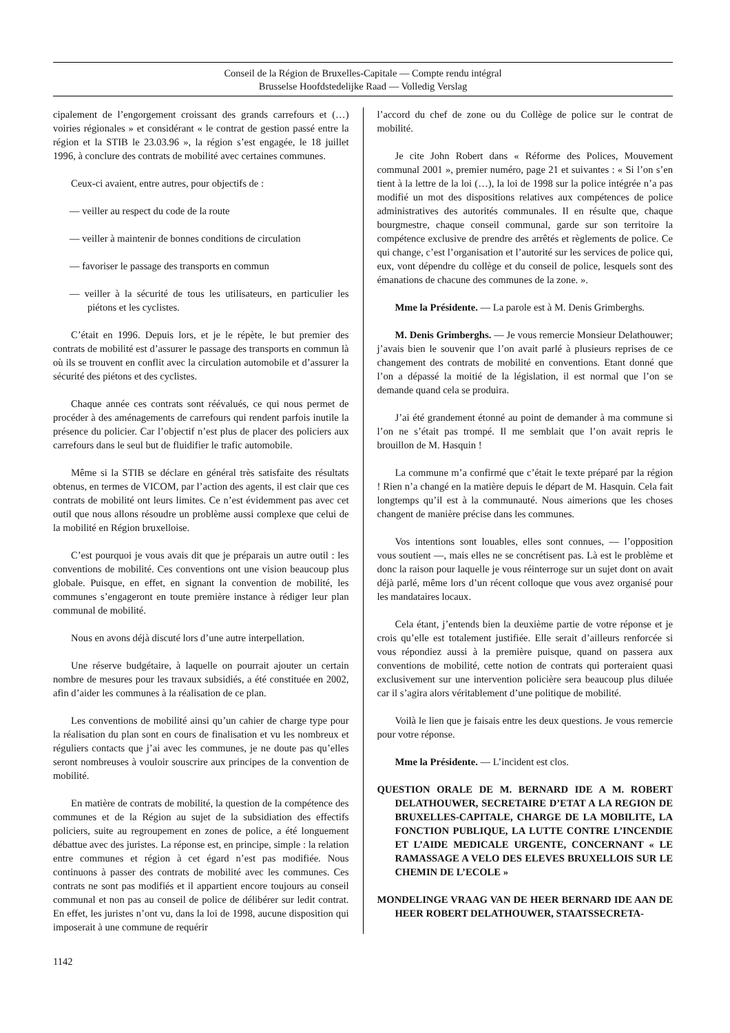Conseil de la Région de Bruxelles-Capitale — Compte rendu intégral
Brusselse Hoofdstedelijke Raad — Volledig Verslag
cipalement de l’engorgement croissant des grands carrefours et (…) voiries régionales » et considérant « le contrat de gestion passé entre la région et la STIB le 23.03.96 », la région s’est engagée, le 18 juillet 1996, à conclure des contrats de mobilité avec certaines communes.
Ceux-ci avaient, entre autres, pour objectifs de :
— veiller au respect du code de la route
— veiller à maintenir de bonnes conditions de circulation
— favoriser le passage des transports en commun
— veiller à la sécurité de tous les utilisateurs, en particulier les piétons et les cyclistes.
C’était en 1996. Depuis lors, et je le répète, le but premier des contrats de mobilité est d’assurer le passage des transports en commun là où ils se trouvent en conflit avec la circulation automobile et d’assurer la sécurité des piétons et des cyclistes.
Chaque année ces contrats sont réévalués, ce qui nous permet de procéder à des aménagements de carrefours qui rendent parfois inutile la présence du policier. Car l’objectif n’est plus de placer des policiers aux carrefours dans le seul but de fluidifier le trafic automobile.
Même si la STIB se déclare en général très satisfaite des résultats obtenus, en termes de VICOM, par l’action des agents, il est clair que ces contrats de mobilité ont leurs limites. Ce n’est évidemment pas avec cet outil que nous allons résoudre un problème aussi complexe que celui de la mobilité en Région bruxelloise.
C’est pourquoi je vous avais dit que je préparais un autre outil : les conventions de mobilité. Ces conventions ont une vision beaucoup plus globale. Puisque, en effet, en signant la convention de mobilité, les communes s’engageront en toute première instance à rédiger leur plan communal de mobilité.
Nous en avons déjà discuté lors d’une autre interpellation.
Une réserve budgétaire, à laquelle on pourrait ajouter un certain nombre de mesures pour les travaux subsidiés, a été constituée en 2002, afin d’aider les communes à la réalisation de ce plan.
Les conventions de mobilité ainsi qu’un cahier de charge type pour la réalisation du plan sont en cours de finalisation et vu les nombreux et réguliers contacts que j’ai avec les communes, je ne doute pas qu’elles seront nombreuses à vouloir souscrire aux principes de la convention de mobilité.
En matière de contrats de mobilité, la question de la compétence des communes et de la Région au sujet de la subsidiation des effectifs policiers, suite au regroupement en zones de police, a été longuement débattue avec des juristes. La réponse est, en principe, simple : la relation entre communes et région à cet égard n’est pas modifiée. Nous continuons à passer des contrats de mobilité avec les communes. Ces contrats ne sont pas modifiés et il appartient encore toujours au conseil communal et non pas au conseil de police de délibérer sur ledit contrat. En effet, les juristes n’ont vu, dans la loi de 1998, aucune disposition qui imposerait à une commune de requérir
l’accord du chef de zone ou du Collège de police sur le contrat de mobilité.
Je cite John Robert dans « Réforme des Polices, Mouvement communal 2001 », premier numéro, page 21 et suivantes : « Si l’on s’en tient à la lettre de la loi (…), la loi de 1998 sur la police intégrée n’a pas modifié un mot des dispositions relatives aux compétences de police administratives des autorités communales. Il en résulte que, chaque bourgmestre, chaque conseil communal, garde sur son territoire la compétence exclusive de prendre des arrêtés et règlements de police. Ce qui change, c’est l’organisation et l’autorité sur les services de police qui, eux, vont dépendre du collège et du conseil de police, lesquels sont des émanations de chacune des communes de la zone. ».
Mme la Présidente. — La parole est à M. Denis Grimberghs.
M. Denis Grimberghs. — Je vous remercie Monsieur Delathouwer; j’avais bien le souvenir que l’on avait parlé à plusieurs reprises de ce changement des contrats de mobilité en conventions. Etant donné que l’on a dépassé la moitié de la législation, il est normal que l’on se demande quand cela se produira.
J’ai été grandement étonné au point de demander à ma commune si l’on ne s’était pas trompé. Il me semblait que l’on avait repris le brouillon de M. Hasquin !
La commune m’a confirmé que c’était le texte préparé par la région ! Rien n’a changé en la matière depuis le départ de M. Hasquin. Cela fait longtemps qu’il est à la communauté. Nous aimerions que les choses changent de manière précise dans les communes.
Vos intentions sont louables, elles sont connues, — l’opposition vous soutient —, mais elles ne se concrétisent pas. Là est le problème et donc la raison pour laquelle je vous réinterroge sur un sujet dont on avait déjà parlé, même lors d’un récent colloque que vous avez organisé pour les mandataires locaux.
Cela étant, j’entends bien la deuxième partie de votre réponse et je crois qu’elle est totalement justifiée. Elle serait d’ailleurs renforcée si vous répondiez aussi à la première puisque, quand on passera aux conventions de mobilité, cette notion de contrats qui porteraient quasi exclusivement sur une intervention policière sera beaucoup plus diluée car il s’agira alors véritablement d’une politique de mobilité.
Voilà le lien que je faisais entre les deux questions. Je vous remercie pour votre réponse.
Mme la Présidente. — L’incident est clos.
QUESTION ORALE DE M. BERNARD IDE A M. ROBERT DELATHOUWER, SECRETAIRE D’ETAT A LA REGION DE BRUXELLES-CAPITALE, CHARGE DE LA MOBILITE, LA FONCTION PUBLIQUE, LA LUTTE CONTRE L’INCENDIE ET L’AIDE MEDICALE URGENTE, CONCERNANT « LE RAMASSAGE A VELO DES ELEVES BRUXELLOIS SUR LE CHEMIN DE L’ECOLE »
MONDELINGE VRAAG VAN DE HEER BERNARD IDE AAN DE HEER ROBERT DELATHOUWER, STAATSSECRETA-
1142